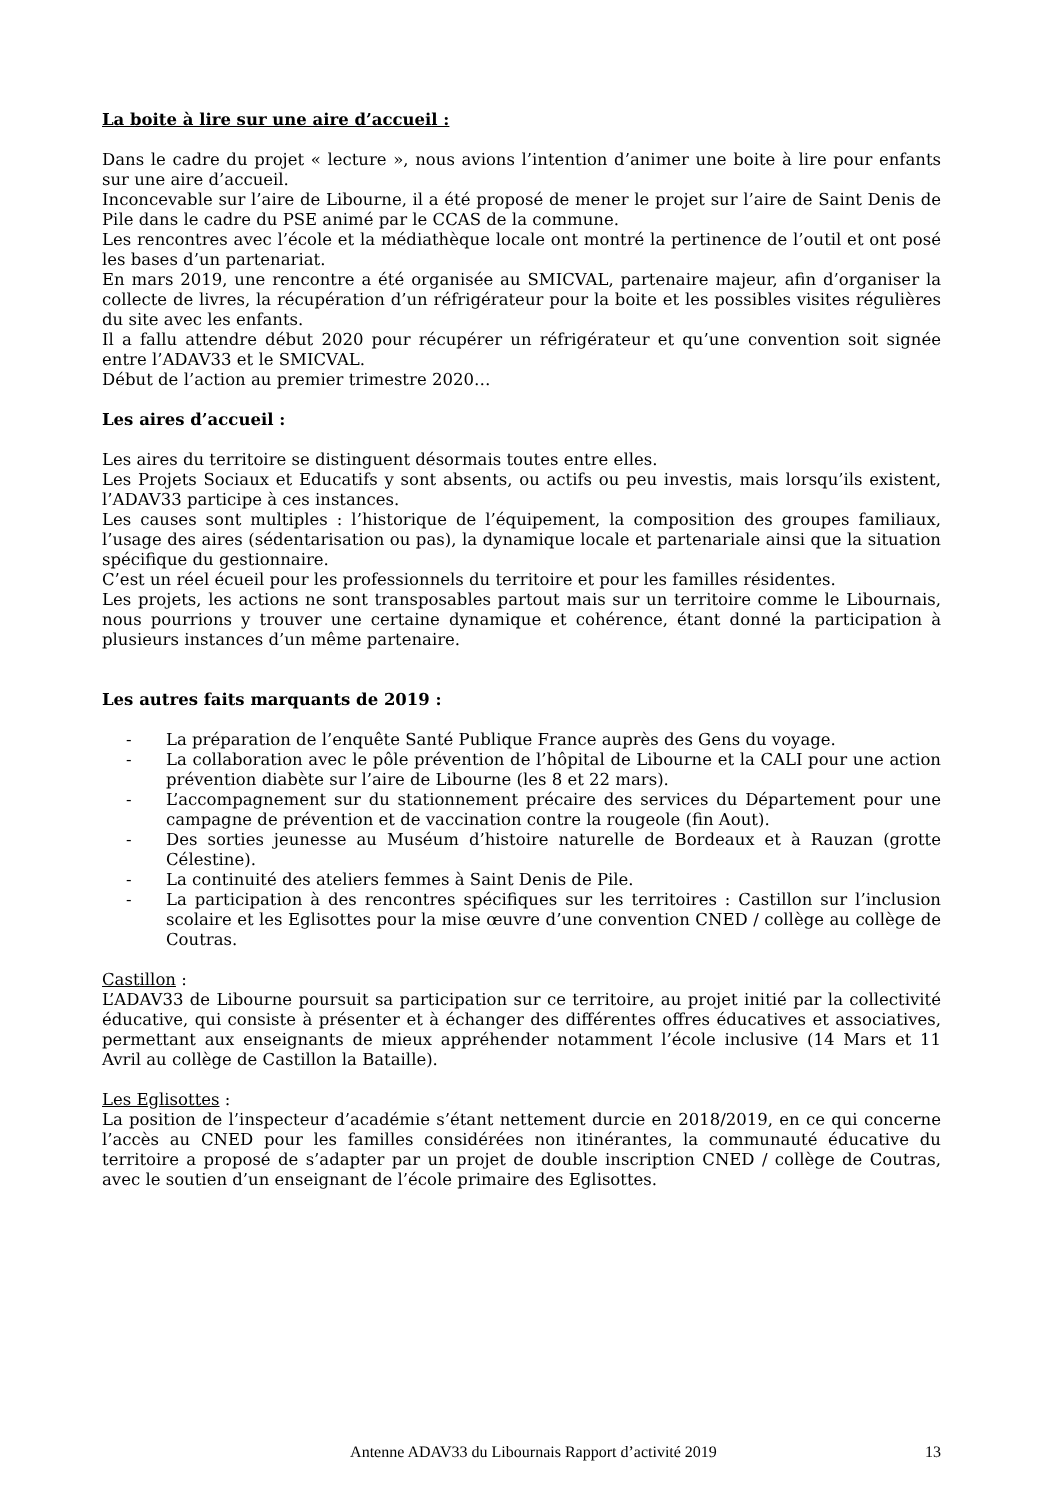La boite à lire sur une aire d’accueil :
Dans le cadre du projet « lecture », nous avions l’intention d’animer une boite à lire pour enfants sur une aire d’accueil.
Inconcevable sur l’aire de Libourne, il a été proposé de mener le projet sur l’aire de Saint Denis de Pile dans le cadre du PSE animé par le CCAS de la commune.
Les rencontres avec l’école et la médiathèque locale ont montré la pertinence de l’outil et ont posé les bases d’un partenariat.
En mars 2019, une rencontre a été organisée au SMICVAL, partenaire majeur, afin d’organiser la collecte de livres, la récupération d’un réfrigérateur pour la boite et les possibles visites régulières du site avec les enfants.
Il a fallu attendre début 2020 pour récupérer un réfrigérateur et qu’une convention soit signée entre l’ADAV33 et le SMICVAL.
Début de l’action au premier trimestre 2020…
Les aires d’accueil :
Les aires du territoire se distinguent désormais toutes entre elles.
Les Projets Sociaux et Educatifs y sont absents, ou actifs ou peu investis, mais lorsqu’ils existent, l’ADAV33 participe à ces instances.
Les causes sont multiples : l’historique de l’équipement, la composition des groupes familiaux, l’usage des aires (sédentarisation ou pas), la dynamique locale et partenariale ainsi que la situation spécifique du gestionnaire.
C’est un réel écueil pour les professionnels du territoire et pour les familles résidentes.
Les projets, les actions ne sont transposables partout mais sur un territoire comme le Libournais, nous pourrions y trouver une certaine dynamique et cohérence, étant donné la participation à plusieurs instances d’un même partenaire.
Les autres faits marquants de 2019 :
- La préparation de l’enquête Santé Publique France auprès des Gens du voyage.
- La collaboration avec le pôle prévention de l’hôpital de Libourne et la CALI pour une action prévention diabète sur l’aire de Libourne (les 8 et 22 mars).
- L’accompagnement sur du stationnement précaire des services du Département pour une campagne de prévention et de vaccination contre la rougeole (fin Aout).
- Des sorties jeunesse au Muséum d’histoire naturelle de Bordeaux et à Rauzan (grotte Célestine).
- La continuité des ateliers femmes à Saint Denis de Pile.
- La participation à des rencontres spécifiques sur les territoires : Castillon sur l’inclusion scolaire et les Eglisottes pour la mise œuvre d’une convention CNED / collège au collège de Coutras.
Castillon :
L’ADAV33 de Libourne poursuit sa participation sur ce territoire, au projet initié par la collectivité éducative, qui consiste à présenter et à échanger des différentes offres éducatives et associatives, permettant aux enseignants de mieux appréhender notamment l’école inclusive (14 Mars et 11 Avril au collège de Castillon la Bataille).
Les Eglisottes :
La position de l’inspecteur d’académie s’étant nettement durcie en 2018/2019, en ce qui concerne l’accès au CNED pour les familles considérées non itinérantes, la communauté éducative du territoire a proposé de s’adapter par un projet de double inscription CNED / collège de Coutras, avec le soutien d’un enseignant de l’école primaire des Eglisottes.
Antenne ADAV33 du Libournais Rapport d’activité 2019 13